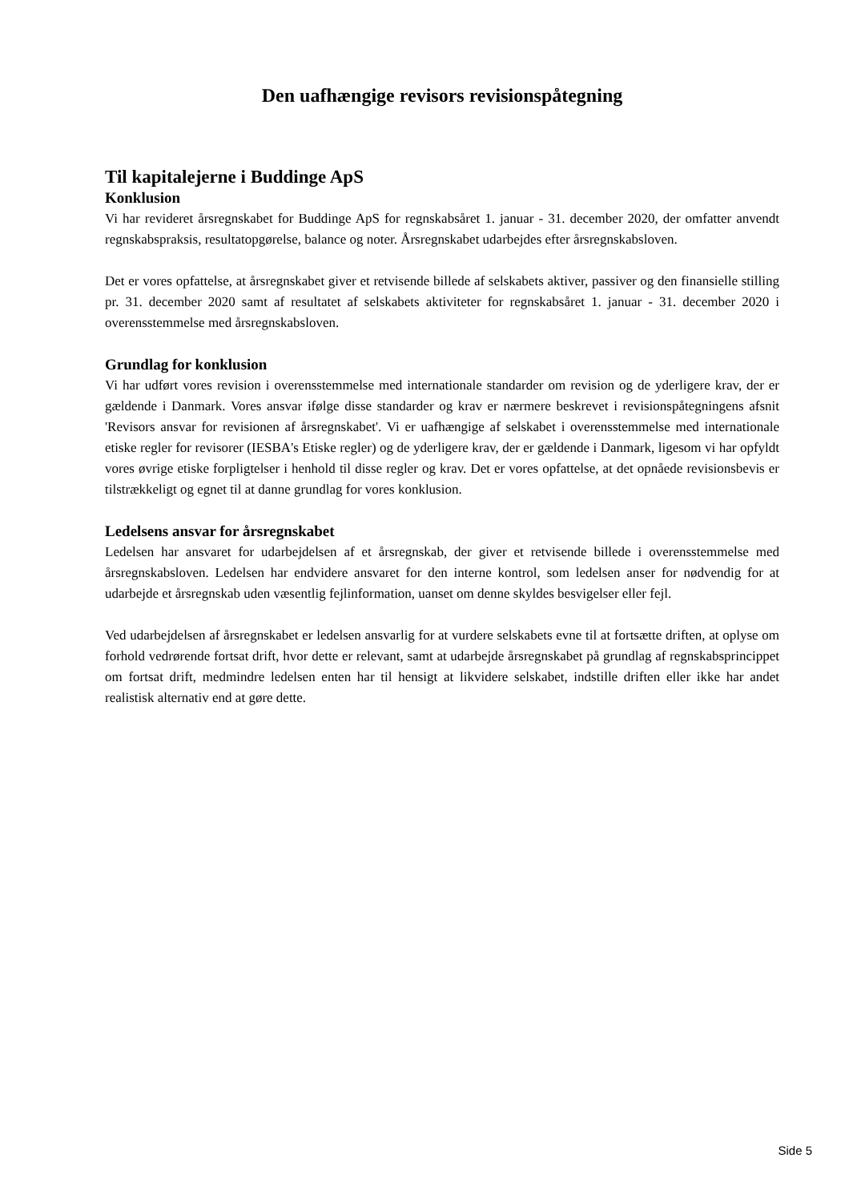Den uafhængige revisors revisionspåtegning
Til kapitalejerne i Buddinge ApS
Konklusion
Vi har revideret årsregnskabet for Buddinge ApS for regnskabsåret 1. januar - 31. december 2020, der omfatter anvendt regnskabspraksis, resultatopgørelse, balance og noter. Årsregnskabet udarbejdes efter årsregnskabsloven.
Det er vores opfattelse, at årsregnskabet giver et retvisende billede af selskabets aktiver, passiver og den finansielle stilling pr. 31. december 2020 samt af resultatet af selskabets aktiviteter for regnskabsåret 1. januar - 31. december 2020 i overensstemmelse med årsregnskabsloven.
Grundlag for konklusion
Vi har udført vores revision i overensstemmelse med internationale standarder om revision og de yderligere krav, der er gældende i Danmark. Vores ansvar ifølge disse standarder og krav er nærmere beskrevet i revisionspåtegningens afsnit 'Revisors ansvar for revisionen af årsregnskabet'. Vi er uafhængige af selskabet i overensstemmelse med internationale etiske regler for revisorer (IESBA's Etiske regler) og de yderligere krav, der er gældende i Danmark, ligesom vi har opfyldt vores øvrige etiske forpligtelser i henhold til disse regler og krav. Det er vores opfattelse, at det opnåede revisionsbevis er tilstrækkeligt og egnet til at danne grundlag for vores konklusion.
Ledelsens ansvar for årsregnskabet
Ledelsen har ansvaret for udarbejdelsen af et årsregnskab, der giver et retvisende billede i overensstemmelse med årsregnskabsloven. Ledelsen har endvidere ansvaret for den interne kontrol, som ledelsen anser for nødvendig for at udarbejde et årsregnskab uden væsentlig fejlinformation, uanset om denne skyldes besvigelser eller fejl.
Ved udarbejdelsen af årsregnskabet er ledelsen ansvarlig for at vurdere selskabets evne til at fortsætte driften, at oplyse om forhold vedrørende fortsat drift, hvor dette er relevant, samt at udarbejde årsregnskabet på grundlag af regnskabsprincippet om fortsat drift, medmindre ledelsen enten har til hensigt at likvidere selskabet, indstille driften eller ikke har andet realistisk alternativ end at gøre dette.
Side 5